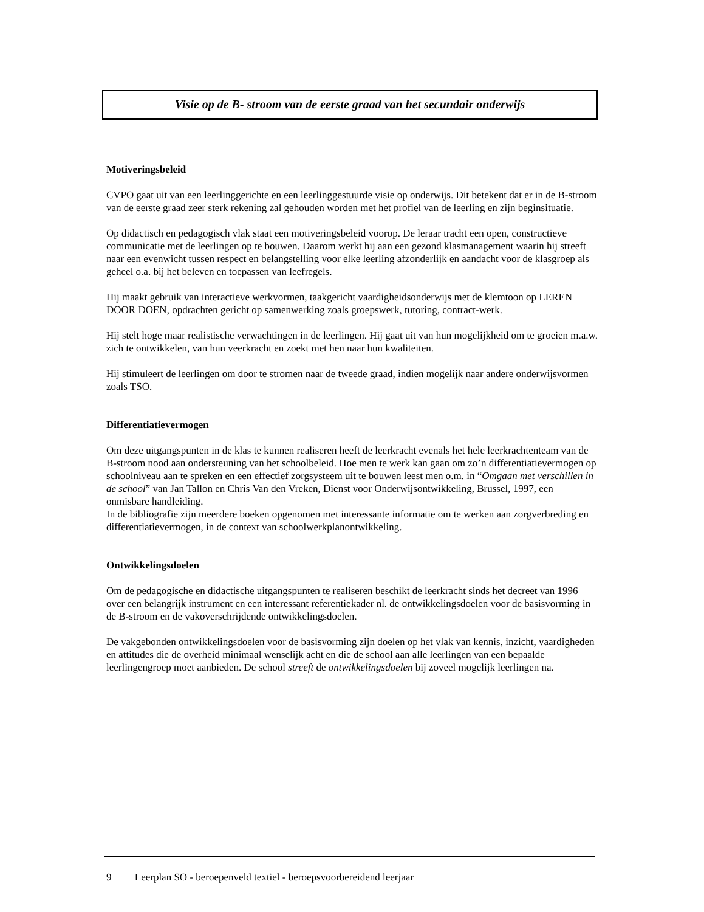Visie op de B- stroom van de eerste graad van het secundair onderwijs
Motiveringsbeleid
CVPO gaat uit van een leerlinggerichte en een leerlinggestuurde visie op onderwijs. Dit betekent dat er in de B-stroom van de eerste graad zeer sterk rekening zal gehouden worden met het profiel van de leerling en zijn beginsituatie.
Op didactisch en pedagogisch vlak staat een motiveringsbeleid voorop. De leraar tracht een open, constructieve communicatie met de leerlingen op te bouwen. Daarom werkt hij aan een gezond klasmanagement waarin hij streeft naar een evenwicht tussen respect en belangstelling voor elke leerling afzonderlijk en aandacht voor de klasgroep als geheel o.a. bij het beleven en toepassen van leefregels.
Hij maakt gebruik van interactieve werkvormen, taakgericht vaardigheidsonderwijs met de klemtoon op LEREN DOOR DOEN, opdrachten gericht op samenwerking zoals groepswerk, tutoring, contract-werk.
Hij stelt hoge maar realistische verwachtingen in de leerlingen. Hij gaat uit van hun mogelijkheid om te groeien m.a.w. zich te ontwikkelen, van hun veerkracht en zoekt met hen naar hun kwaliteiten.
Hij stimuleert de leerlingen om door te stromen naar de tweede graad, indien mogelijk naar andere onderwijsvormen zoals TSO.
Differentiatievermogen
Om deze uitgangspunten in de klas te kunnen realiseren heeft de leerkracht evenals het hele leerkrachtenteam van de B-stroom nood aan ondersteuning van het schoolbeleid. Hoe men te werk kan gaan om zo’n differentiatievermogen op schoolniveau aan te spreken en een effectief zorgsysteem uit te bouwen leest men o.m. in “Omgaan met verschillen in de school” van Jan Tallon en Chris Van den Vreken, Dienst voor Onderwijsontwikkeling, Brussel, 1997, een onmisbare handleiding.
In de bibliografie zijn meerdere boeken opgenomen met interessante informatie om te werken aan zorgverbreding en differentiatievermogen, in de context van schoolwerkplanontwikkeling.
Ontwikkelingsdoelen
Om de pedagogische en didactische uitgangspunten te realiseren beschikt de leerkracht sinds het decreet van 1996 over een belangrijk instrument en een interessant referentiekader nl. de ontwikkelingsdoelen voor de basisvorming in de B-stroom en de vakoverschrijdende ontwikkelingsdoelen.
De vakgebonden ontwikkelingsdoelen voor de basisvorming zijn doelen op het vlak van kennis, inzicht, vaardigheden en attitudes die de overheid minimaal wenselijk acht en die de school aan alle leerlingen van een bepaalde leerlingengroep moet aanbieden. De school streeft de ontwikkelingsdoelen bij zoveel mogelijk leerlingen na.
9 Leerplan SO - beroepenveld textiel - beroepsvoorbereidend leerjaar